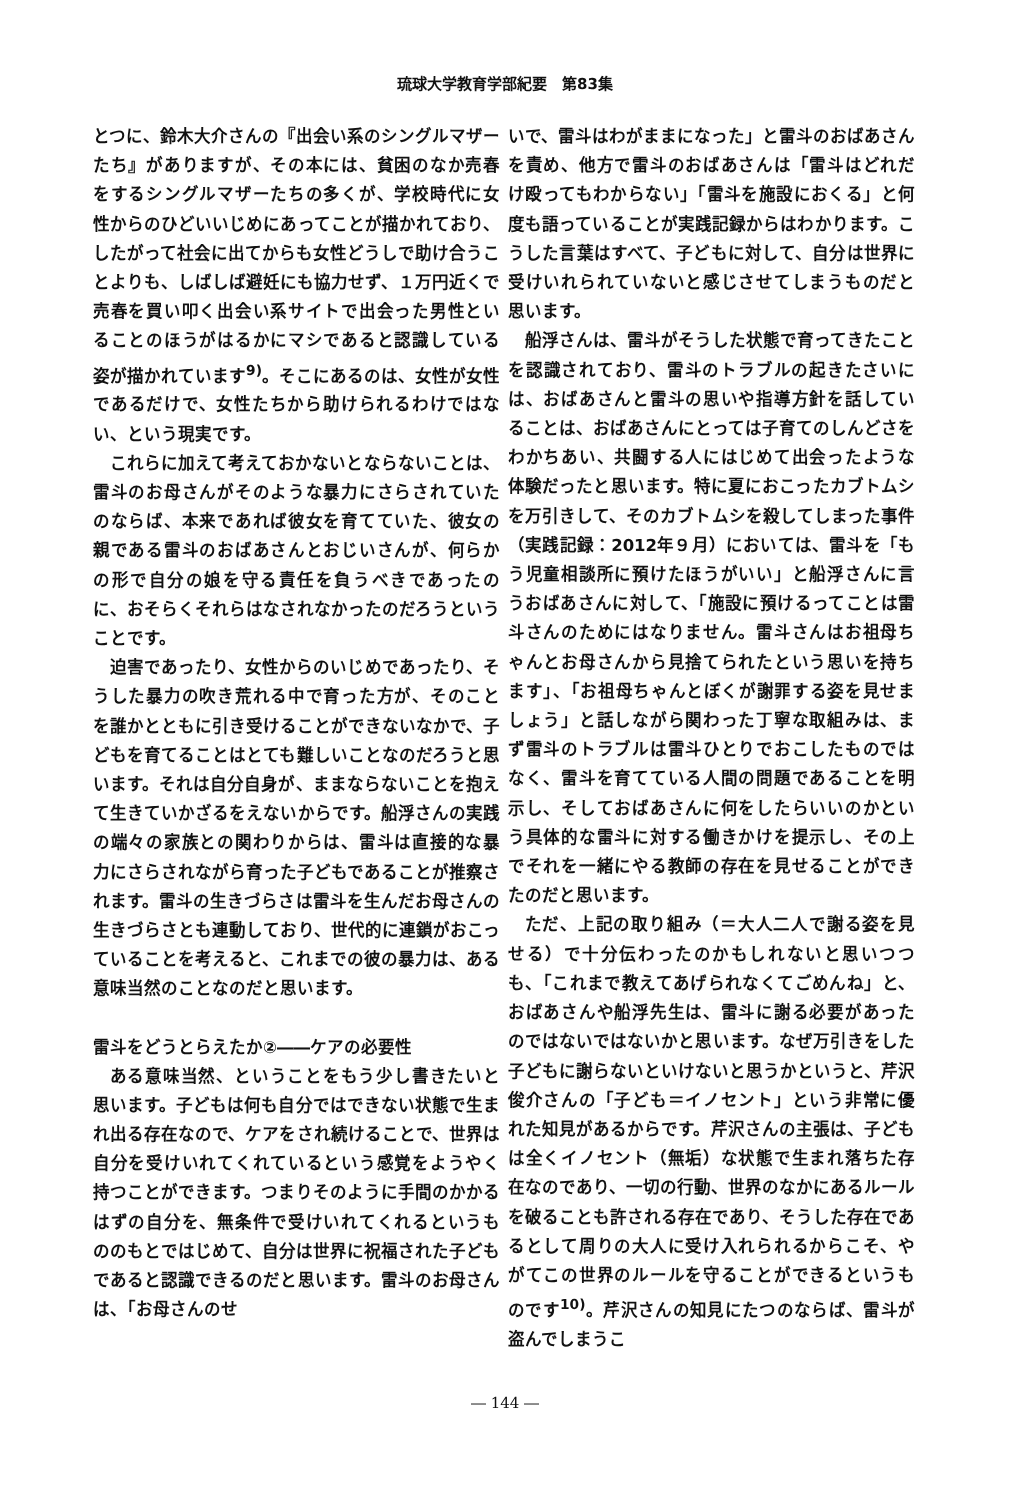琉球大学教育学部紀要　第83集
とつに、鈴木大介さんの『出会い系のシングルマザーたち』がありますが、その本には、貧困のなか売春をするシングルマザーたちの多くが、学校時代に女性からのひどいいじめにあってことが描かれており、したがって社会に出てからも女性どうしで助け合うことよりも、しばしば避妊にも協力せず、１万円近くで売春を買い叩く出会い系サイトで出会った男性といることのほうがはるかにマシであると認識している姿が描かれています<sup>9)</sup>。そこにあるのは、女性が女性であるだけで、女性たちから助けられるわけではない、という現実です。
これらに加えて考えておかないとならないことは、雷斗のお母さんがそのような暴力にさらされていたのならば、本来であれば彼女を育てていた、彼女の親である雷斗のおばあさんとおじいさんが、何らかの形で自分の娘を守る責任を負うべきであったのに、おそらくそれらはなされなかったのだろうということです。
迫害であったり、女性からのいじめであったり、そうした暴力の吹き荒れる中で育った方が、そのことを誰かとともに引き受けることができないなかで、子どもを育てることはとても難しいことなのだろうと思います。それは自分自身が、ままならないことを抱えて生きていかざるをえないからです。船浮さんの実践の端々の家族との関わりからは、雷斗は直接的な暴力にさらされながら育った子どもであることが推察されます。雷斗の生きづらさは雷斗を生んだお母さんの生きづらさとも連動しており、世代的に連鎖がおこっていることを考えると、これまでの彼の暴力は、ある意味当然のことなのだと思います。
雷斗をどうとらえたか②――ケアの必要性
ある意味当然、ということをもう少し書きたいと思います。子どもは何も自分ではできない状態で生まれ出る存在なので、ケアをされ続けることで、世界は自分を受けいれてくれているという感覚をようやく持つことができます。つまりそのように手間のかかるはずの自分を、無条件で受けいれてくれるというもののもとではじめて、自分は世界に祝福された子どもであると認識できるのだと思います。雷斗のお母さんは、「お母さんのせ
いで、雷斗はわがままになった」と雷斗のおばあさんを責め、他方で雷斗のおばあさんは「雷斗はどれだけ殴ってもわからない」「雷斗を施設におくる」と何度も語っていることが実践記録からはわかります。こうした言葉はすべて、子どもに対して、自分は世界に受けいれられていないと感じさせてしまうものだと思います。
船浮さんは、雷斗がそうした状態で育ってきたことを認識されており、雷斗のトラブルの起きたさいには、おばあさんと雷斗の思いや指導方針を話していることは、おばあさんにとっては子育てのしんどさをわかちあい、共闘する人にはじめて出会ったような体験だったと思います。特に夏におこったカブトムシを万引きして、そのカブトムシを殺してしまった事件（実践記録：2012年９月）においては、雷斗を「もう児童相談所に預けたほうがいい」と船浮さんに言うおばあさんに対して、「施設に預けるってことは雷斗さんのためにはなりません。雷斗さんはお祖母ちゃんとお母さんから見捨てられたという思いを持ちます」、「お祖母ちゃんとぼくが謝罪する姿を見せましょう」と話しながら関わった丁寧な取組みは、まず雷斗のトラブルは雷斗ひとりでおこしたものではなく、雷斗を育てている人間の問題であることを明示し、そしておばあさんに何をしたらいいのかという具体的な雷斗に対する働きかけを提示し、その上でそれを一緒にやる教師の存在を見せることができたのだと思います。
ただ、上記の取り組み（＝大人二人で謝る姿を見せる）で十分伝わったのかもしれないと思いつつも、「これまで教えてあげられなくてごめんね」と、おばあさんや船浮先生は、雷斗に謝る必要があったのではないではないかと思います。なぜ万引きをした子どもに謝らないといけないと思うかというと、芹沢俊介さんの「子ども＝イノセント」という非常に優れた知見があるからです。芹沢さんの主張は、子どもは全くイノセント（無垢）な状態で生まれ落ちた存在なのであり、一切の行動、世界のなかにあるルールを破ることも許される存在であり、そうした存在であるとして周りの大人に受け入れられるからこそ、やがてこの世界のルールを守ることができるというものです<sup>10)</sup>。芹沢さんの知見にたつのならば、雷斗が盗んでしまうこ
― 144 ―